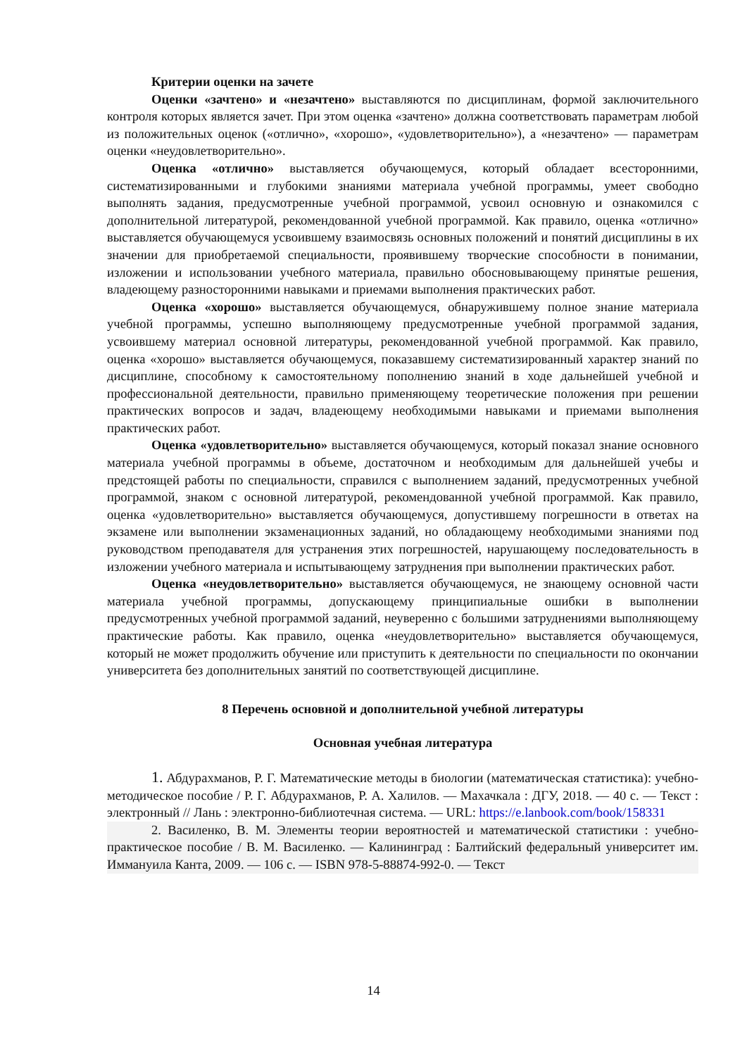Критерии оценки на зачете
Оценки «зачтено» и «незачтено» выставляются по дисциплинам, формой заключительного контроля которых является зачет. При этом оценка «зачтено» должна соответствовать параметрам любой из положительных оценок («отлично», «хорошо», «удовлетворительно»), а «незачтено» — параметрам оценки «неудовлетворительно».
Оценка «отлично» выставляется обучающемуся, который обладает всесторонними, систематизированными и глубокими знаниями материала учебной программы, умеет свободно выполнять задания, предусмотренные учебной программой, усвоил основную и ознакомился с дополнительной литературой, рекомендованной учебной программой. Как правило, оценка «отлично» выставляется обучающемуся усвоившему взаимосвязь основных положений и понятий дисциплины в их значении для приобретаемой специальности, проявившему творческие способности в понимании, изложении и использовании учебного материала, правильно обосновывающему принятые решения, владеющему разносторонними навыками и приемами выполнения практических работ.
Оценка «хорошо» выставляется обучающемуся, обнаружившему полное знание материала учебной программы, успешно выполняющему предусмотренные учебной программой задания, усвоившему материал основной литературы, рекомендованной учебной программой. Как правило, оценка «хорошо» выставляется обучающемуся, показавшему систематизированный характер знаний по дисциплине, способному к самостоятельному пополнению знаний в ходе дальнейшей учебной и профессиональной деятельности, правильно применяющему теоретические положения при решении практических вопросов и задач, владеющему необходимыми навыками и приемами выполнения практических работ.
Оценка «удовлетворительно» выставляется обучающемуся, который показал знание основного материала учебной программы в объеме, достаточном и необходимым для дальнейшей учебы и предстоящей работы по специальности, справился с выполнением заданий, предусмотренных учебной программой, знаком с основной литературой, рекомендованной учебной программой. Как правило, оценка «удовлетворительно» выставляется обучающемуся, допустившему погрешности в ответах на экзамене или выполнении экзаменационных заданий, но обладающему необходимыми знаниями под руководством преподавателя для устранения этих погрешностей, нарушающему последовательность в изложении учебного материала и испытывающему затруднения при выполнении практических работ.
Оценка «неудовлетворительно» выставляется обучающемуся, не знающему основной части материала учебной программы, допускающему принципиальные ошибки в выполнении предусмотренных учебной программой заданий, неуверенно с большими затруднениями выполняющему практические работы. Как правило, оценка «неудовлетворительно» выставляется обучающемуся, который не может продолжить обучение или приступить к деятельности по специальности по окончании университета без дополнительных занятий по соответствующей дисциплине.
8 Перечень основной и дополнительной учебной литературы
Основная учебная литература
1. Абдурахманов, Р. Г. Математические методы в биологии (математическая статистика): учебно-методическое пособие / Р. Г. Абдурахманов, Р. А. Халилов. — Махачкала : ДГУ, 2018. — 40 с. — Текст : электронный // Лань : электронно-библиотечная система. — URL: https://e.lanbook.com/book/158331
2. Василенко, В. М. Элементы теории вероятностей и математической статистики : учебно-практическое пособие / В. М. Василенко. — Калининград : Балтийский федеральный университет им. Иммануила Канта, 2009. — 106 с. — ISBN 978-5-88874-992-0. — Текст
14